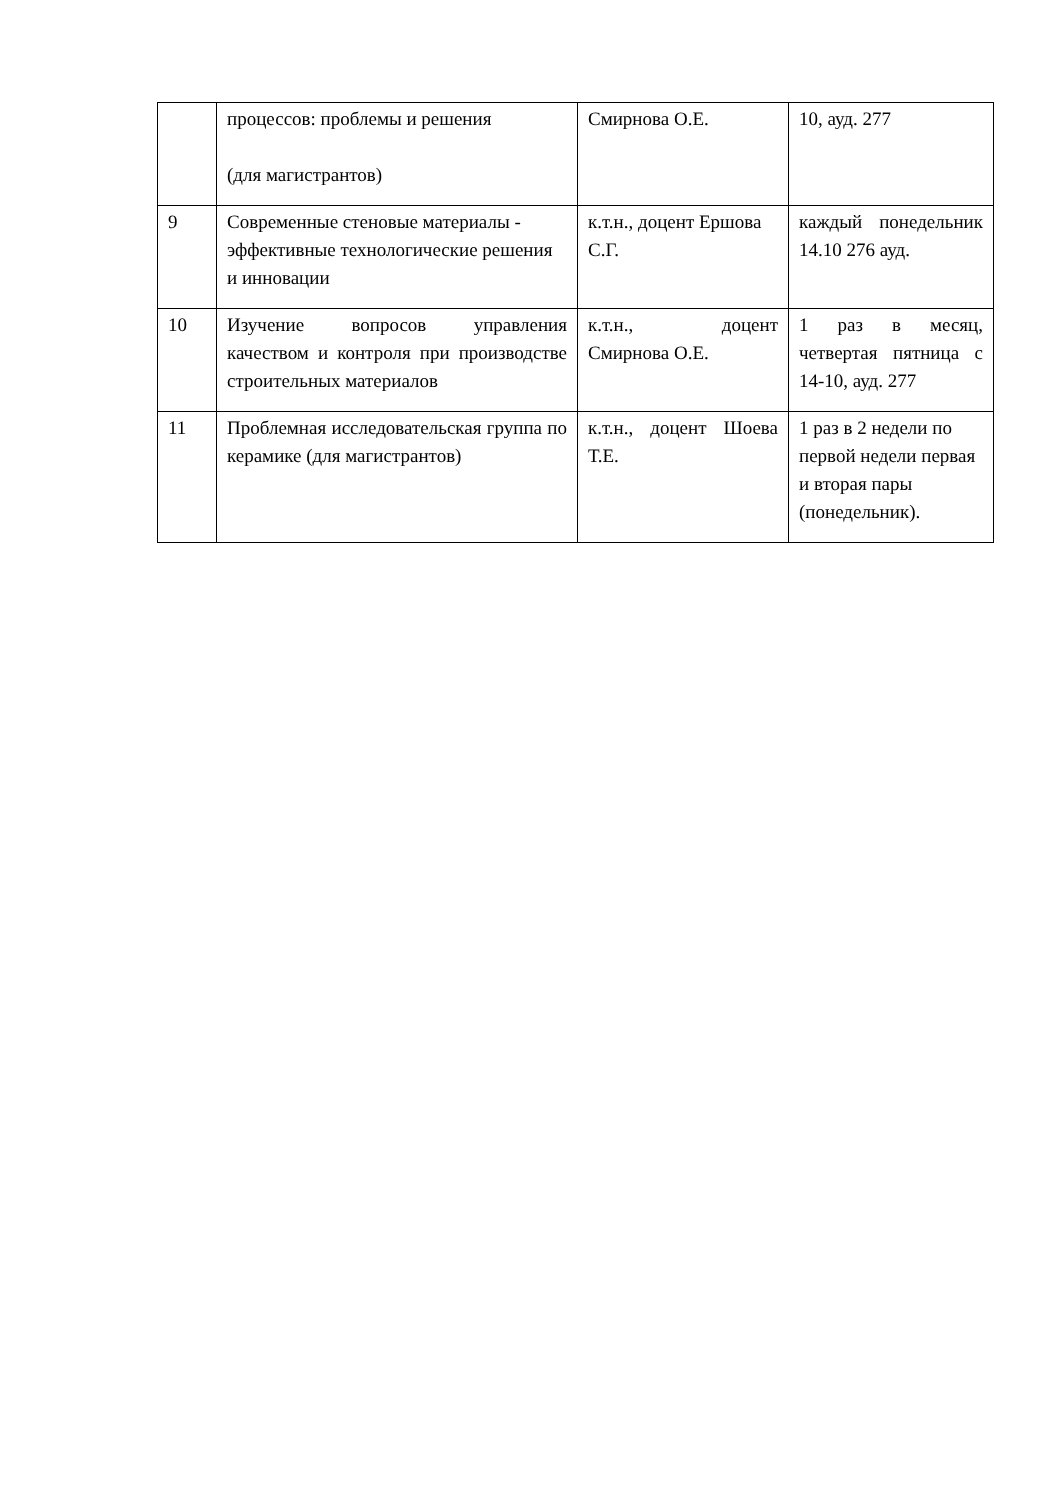| | процессов: проблемы и решения (для магистрантов) | Смирнова О.Е. | 10, ауд. 277 |
| 9 | Современные стеновые материалы - эффективные технологические решения и инновации | к.т.н., доцент Ершова С.Г. | каждый понедельник 14.10 276 ауд. |
| 10 | Изучение вопросов управления качеством и контроля при производстве строительных материалов | к.т.н., доцент Смирнова О.Е. | 1 раз в месяц, четвертая пятница с 14-10, ауд. 277 |
| 11 | Проблемная исследовательская группа по керамике (для магистрантов) | к.т.н., доцент Шоева Т.Е. | 1 раз в 2 недели по первой недели первая и вторая пары (понедельник). |